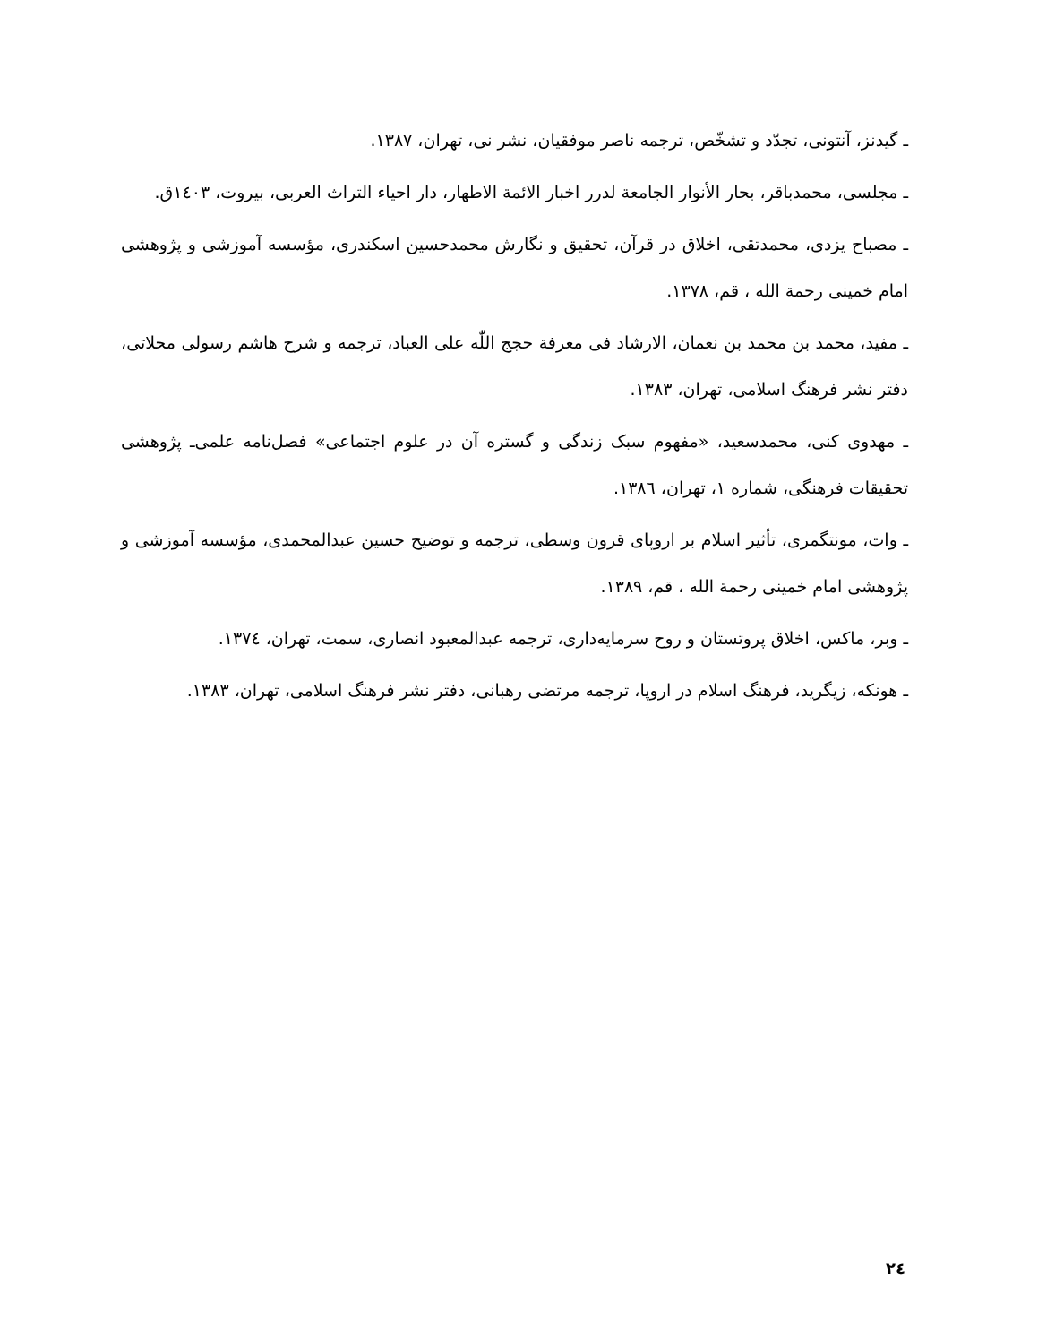ـ گیدنز، آنتونی، تجدّد و تشخّص، ترجمه ناصر موفقیان، نشر نی، تهران، ۱۳۸۷.
ـ مجلسی، محمدباقر، بحار الأنوار الجامعة لدرر اخبار الائمة الاطهار، دار احیاء التراث العربی، بیروت، ۱٤۰۳ق.
ـ مصباح یزدی، محمدتقی، اخلاق در قرآن، تحقیق و نگارش محمدحسین اسکندری، مؤسسه آموزشی و پژوهشی امام خمینی رحمة الله ، قم، ۱۳۷۸.
ـ مفید، محمد بن محمد بن نعمان، الارشاد فی معرفة حجج اللّٰه علی العباد، ترجمه و شرح هاشم رسولی محلاتی، دفتر نشر فرهنگ اسلامی، تهران، ۱۳۸۳.
ـ مهدوی کنی، محمدسعید، «مفهوم سبک زندگی و گستره آن در علوم اجتماعی» فصل‌نامه علمی‌ـ پژوهشی تحقیقات فرهنگی، شماره ۱، تهران، ۱۳۸٦.
ـ وات، مونتگمری، تأثیر اسلام بر اروپای قرون وسطی، ترجمه و توضیح حسین عبدالمحمدی، مؤسسه آموزشی و پژوهشی امام خمینی رحمة الله ، قم، ۱۳۸۹.
ـ وبر، ماکس، اخلاق پروتستان و روح سرمایه‌داری، ترجمه عبدالمعبود انصاری، سمت، تهران، ۱۳۷٤.
ـ هونکه، زیگرید، فرهنگ اسلام در اروپا، ترجمه مرتضی رهبانی، دفتر نشر فرهنگ اسلامی، تهران، ۱۳۸۳.
۲٤